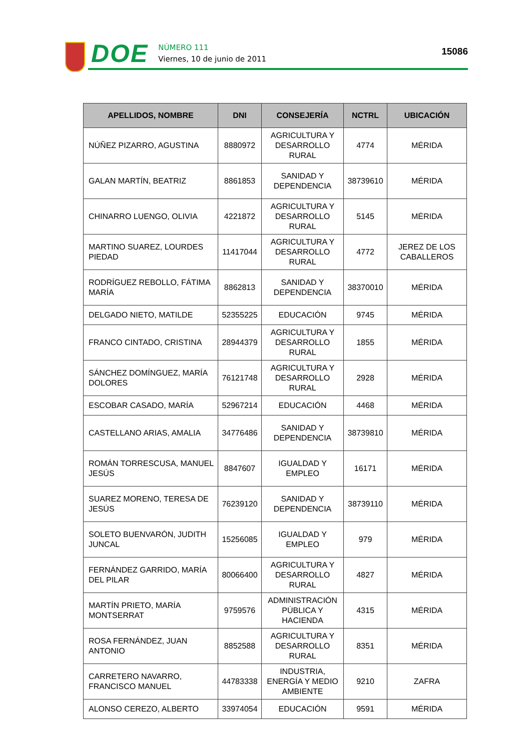DOE
NÚMERO 111
Viernes, 10 de junio de 2011
15086
| APELLIDOS, NOMBRE | DNI | CONSEJERÍA | NCTRL | UBICACIÓN |
| --- | --- | --- | --- | --- |
| NÚÑEZ PIZARRO, AGUSTINA | 8880972 | AGRICULTURA Y DESARROLLO RURAL | 4774 | MÉRIDA |
| GALAN MARTÍN, BEATRIZ | 8861853 | SANIDAD Y DEPENDENCIA | 38739610 | MÉRIDA |
| CHINARRO LUENGO, OLIVIA | 4221872 | AGRICULTURA Y DESARROLLO RURAL | 5145 | MÉRIDA |
| MARTINO SUAREZ, LOURDES PIEDAD | 11417044 | AGRICULTURA Y DESARROLLO RURAL | 4772 | JEREZ DE LOS CABALLEROS |
| RODRÍGUEZ REBOLLO, FÁTIMA MARÍA | 8862813 | SANIDAD Y DEPENDENCIA | 38370010 | MÉRIDA |
| DELGADO NIETO, MATILDE | 52355225 | EDUCACIÓN | 9745 | MÉRIDA |
| FRANCO CINTADO, CRISTINA | 28944379 | AGRICULTURA Y DESARROLLO RURAL | 1855 | MÉRIDA |
| SÁNCHEZ DOMÍNGUEZ, MARÍA DOLORES | 76121748 | AGRICULTURA Y DESARROLLO RURAL | 2928 | MÉRIDA |
| ESCOBAR CASADO, MARÍA | 52967214 | EDUCACIÓN | 4468 | MÉRIDA |
| CASTELLANO ARIAS, AMALIA | 34776486 | SANIDAD Y DEPENDENCIA | 38739810 | MÉRIDA |
| ROMÁN TORRESCUSA, MANUEL JESÚS | 8847607 | IGUALDAD Y EMPLEO | 16171 | MÉRIDA |
| SUAREZ MORENO, TERESA DE JESÚS | 76239120 | SANIDAD Y DEPENDENCIA | 38739110 | MÉRIDA |
| SOLETO BUENVARÓN, JUDITH JUNCAL | 15256085 | IGUALDAD Y EMPLEO | 979 | MÉRIDA |
| FERNÁNDEZ GARRIDO, MARÍA DEL PILAR | 80066400 | AGRICULTURA Y DESARROLLO RURAL | 4827 | MÉRIDA |
| MARTÍN PRIETO, MARÍA MONTSERRAT | 9759576 | ADMINISTRACIÓN PÚBLICA Y HACIENDA | 4315 | MÉRIDA |
| ROSA FERNÁNDEZ, JUAN ANTONIO | 8852588 | AGRICULTURA Y DESARROLLO RURAL | 8351 | MÉRIDA |
| CARRETERO NAVARRO, FRANCISCO MANUEL | 44783338 | INDUSTRIA, ENERGÍA Y MEDIO AMBIENTE | 9210 | ZAFRA |
| ALONSO CEREZO, ALBERTO | 33974054 | EDUCACIÓN | 9591 | MÉRIDA |